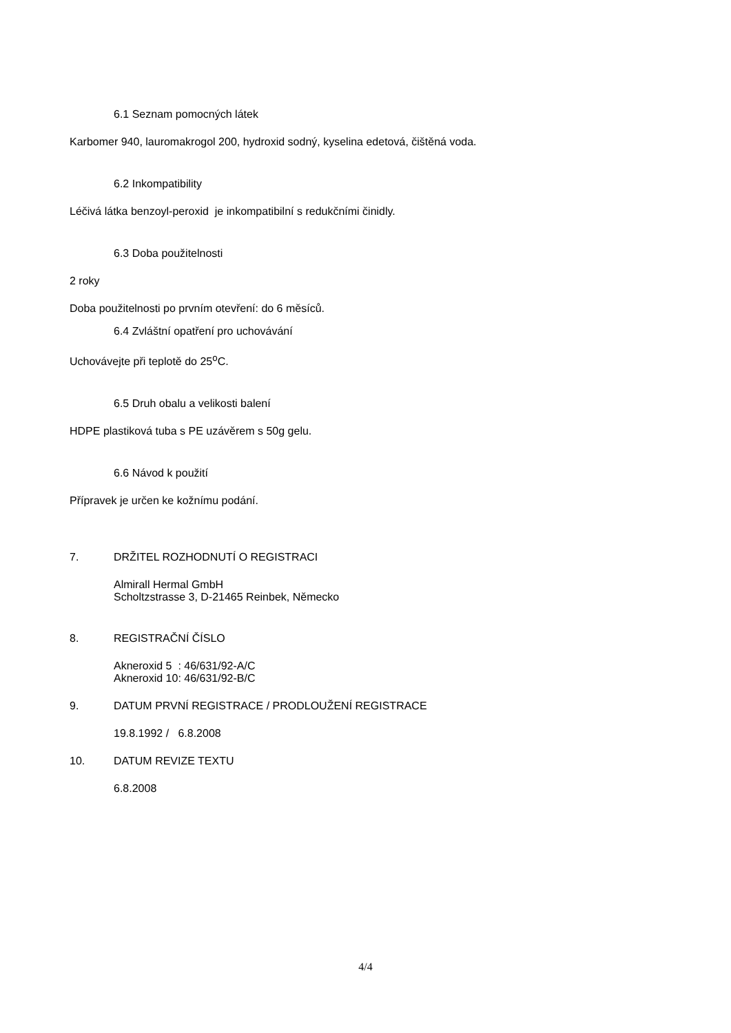6.1 Seznam pomocných látek
Karbomer 940, lauromakrogol 200, hydroxid sodný, kyselina edetová, čištěná voda.
6.2 Inkompatibility
Léčivá látka benzoyl-peroxid je inkompatibilní s redukčními činidly.
6.3 Doba použitelnosti
2 roky
Doba použitelnosti po prvním otevření: do 6 měsíců.
6.4 Zvláštní opatření pro uchovávání
Uchovávejte při teplotě do 25<sup>o</sup>C.
6.5 Druh obalu a velikosti balení
HDPE plastiková tuba s PE uzávěrem s 50g gelu.
6.6 Návod k použití
Přípravek je určen ke kožnímu podání.
7. DRŽITEL ROZHODNUTÍ O REGISTRACI
Almirall Hermal GmbH
Scholtzstrasse 3, D-21465 Reinbek, Německo
8. REGISTRAČNÍ ČÍSLO
Akneroxid 5 : 46/631/92-A/C
Akneroxid 10: 46/631/92-B/C
9. DATUM PRVNÍ REGISTRACE / PRODLOUŽENÍ REGISTRACE
19.8.1992 / 6.8.2008
10. DATUM REVIZE TEXTU
6.8.2008
4/4